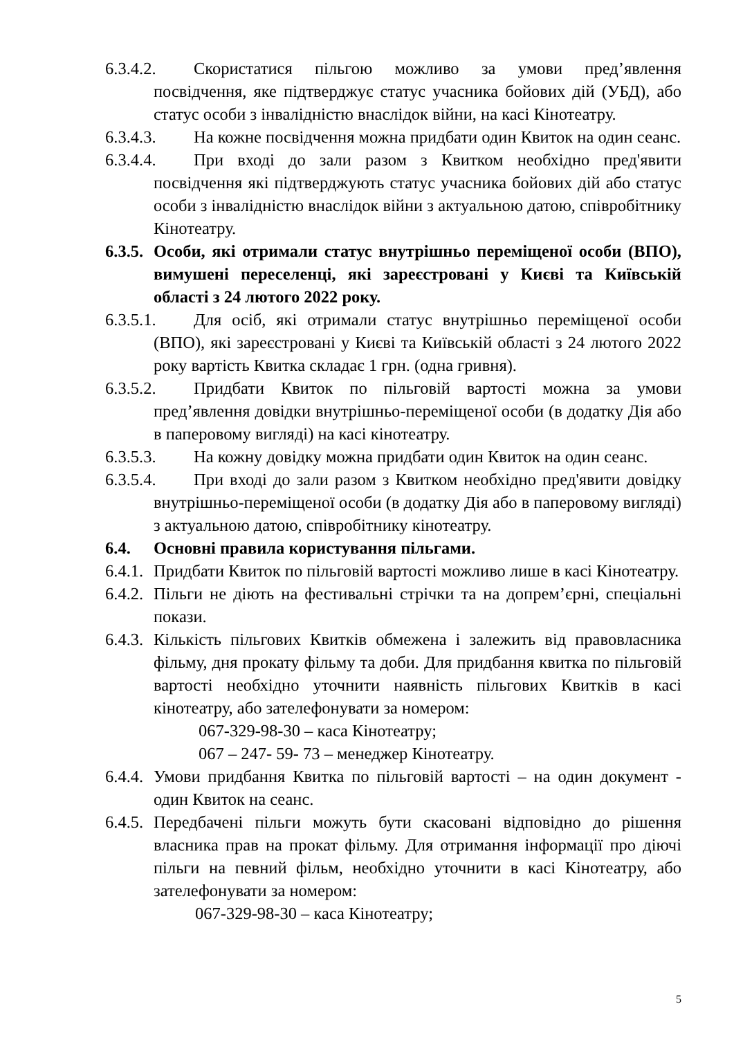6.3.4.2. Скористатися пільгою можливо за умови пред’явлення посвідчення, яке підтверджує статус учасника бойових дій (УБД), або статус особи з інвалідністю внаслідок війни, на касі Кінотеатру.
6.3.4.3. На кожне посвідчення можна придбати один Квиток на один сеанс.
6.3.4.4. При вході до зали разом з Квитком необхідно пред'явити посвідчення які підтверджують статус учасника бойових дій або статус особи з інвалідністю внаслідок війни з актуальною датою, співробітнику Кінотеатру.
6.3.5. Особи, які отримали статус внутрішньо переміщеної особи (ВПО), вимушені переселенці, які зареєстровані у Києві та Київській області з 24 лютого 2022 року.
6.3.5.1. Для осіб, які отримали статус внутрішньо переміщеної особи (ВПО), які зареєстровані у Києві та Київській області з 24 лютого 2022 року вартість Квитка складає 1 грн. (одна гривня).
6.3.5.2. Придбати Квиток по пільговій вартості можна за умови пред’явлення довідки внутрішньо-переміщеної особи (в додатку Дія або в паперовому вигляді) на касі кінотеатру.
6.3.5.3. На кожну довідку можна придбати один Квиток на один сеанс.
6.3.5.4. При вході до зали разом з Квитком необхідно пред'явити довідку внутрішньо-переміщеної особи (в додатку Дія або в паперовому вигляді) з актуальною датою, співробітнику кінотеатру.
6.4. Основні правила користування пільгами.
6.4.1. Придбати Квиток по пільговій вартості можливо лише в касі Кінотеатру.
6.4.2. Пільги не діють на фестивальні стрічки та на допрем’єрні, спеціальні покази.
6.4.3. Кількість пільгових Квитків обмежена і залежить від правовласника фільму, дня прокату фільму та доби. Для придбання квитка по пільговій вартості необхідно уточнити наявність пільгових Квитків в касі кінотеатру, або зателефонувати за номером:
067-329-98-30 – каса Кінотеатру;
067 – 247- 59- 73 – менеджер Кінотеатру.
6.4.4. Умови придбання Квитка по пільговій вартості – на один документ - один Квиток на сеанс.
6.4.5. Передбачені пільги можуть бути скасовані відповідно до рішення власника прав на прокат фільму. Для отримання інформації про діючі пільги на певний фільм, необхідно уточнити в касі Кінотеатру, або зателефонувати за номером:
067-329-98-30 – каса Кінотеатру;
5